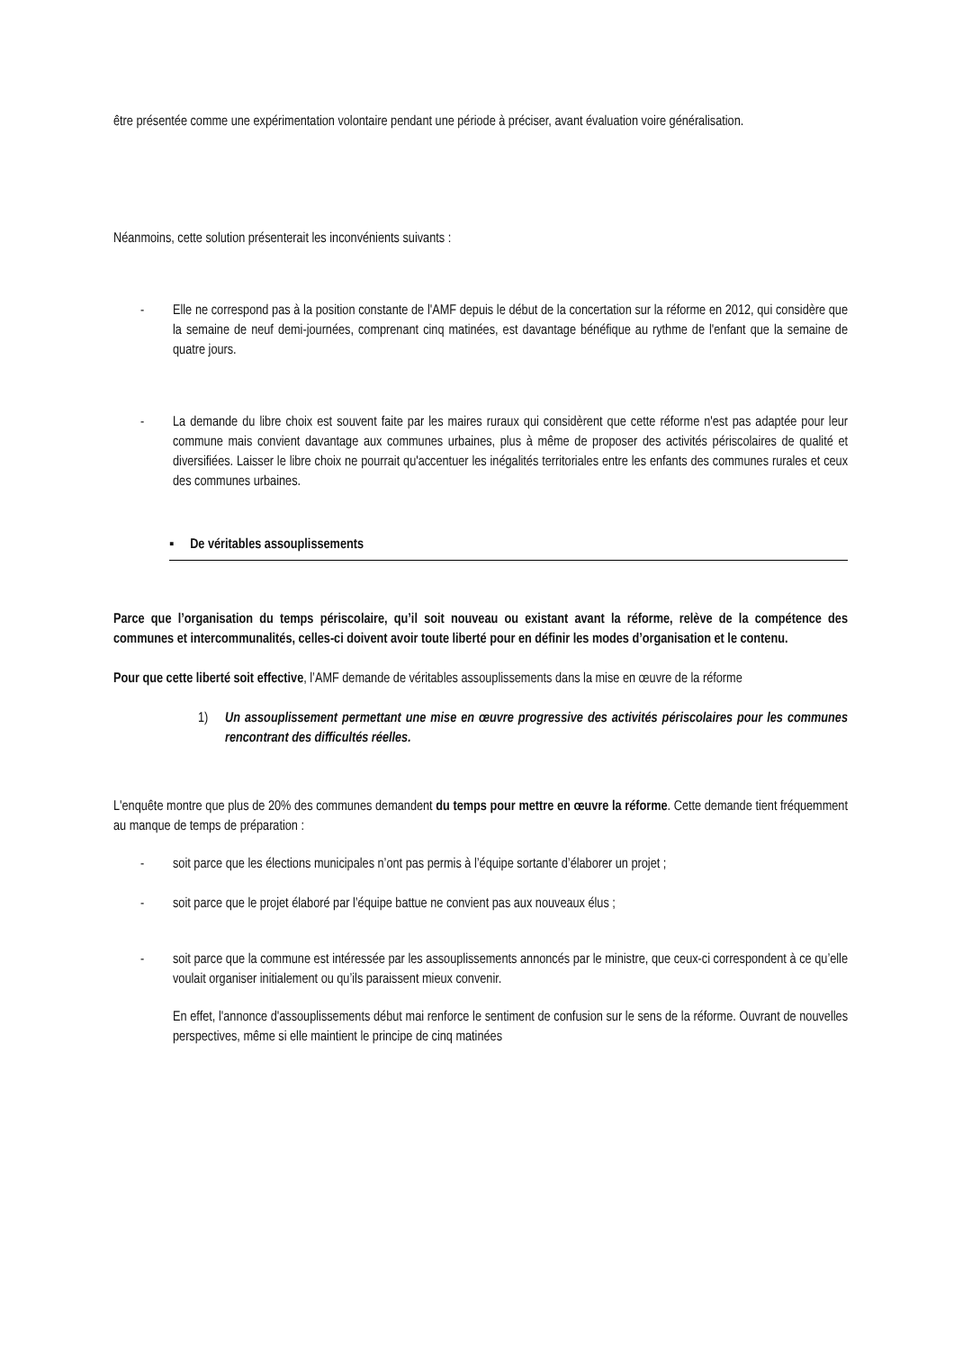être présentée comme une expérimentation volontaire pendant une période à préciser, avant évaluation voire généralisation.
Néanmoins, cette solution présenterait les inconvénients suivants :
- Elle ne correspond pas à la position constante de l'AMF depuis le début de la concertation sur la réforme en 2012, qui considère que la semaine de neuf demi-journées, comprenant cinq matinées, est davantage bénéfique au rythme de l'enfant que la semaine de quatre jours.
- La demande du libre choix est souvent faite par les maires ruraux qui considèrent que cette réforme n'est pas adaptée pour leur commune mais convient davantage aux communes urbaines, plus à même de proposer des activités périscolaires de qualité et diversifiées. Laisser le libre choix ne pourrait qu'accentuer les inégalités territoriales entre les enfants des communes rurales et ceux des communes urbaines.
▪ De véritables assouplissements
Parce que l’organisation du temps périscolaire, qu’il soit nouveau ou existant avant la réforme, relève de la compétence des communes et intercommunalités, celles-ci doivent avoir toute liberté pour en définir les modes d’organisation et le contenu.
Pour que cette liberté soit effective, l’AMF demande de véritables assouplissements dans la mise en œuvre de la réforme
1) Un assouplissement permettant une mise en œuvre progressive des activités périscolaires pour les communes rencontrant des difficultés réelles.
L'enquête montre que plus de 20% des communes demandent du temps pour mettre en œuvre la réforme. Cette demande tient fréquemment au manque de temps de préparation :
- soit parce que les élections municipales n’ont pas permis à l’équipe sortante d’élaborer un projet ;
- soit parce que le projet élaboré par l’équipe battue ne convient pas aux nouveaux élus ;
- soit parce que la commune est intéressée par les assouplissements annoncés par le ministre, que ceux-ci correspondent à ce qu’elle voulait organiser initialement ou qu’ils paraissent mieux convenir.
En effet, l'annonce d'assouplissements début mai renforce le sentiment de confusion sur le sens de la réforme. Ouvrant de nouvelles perspectives, même si elle maintient le principe de cinq matinées